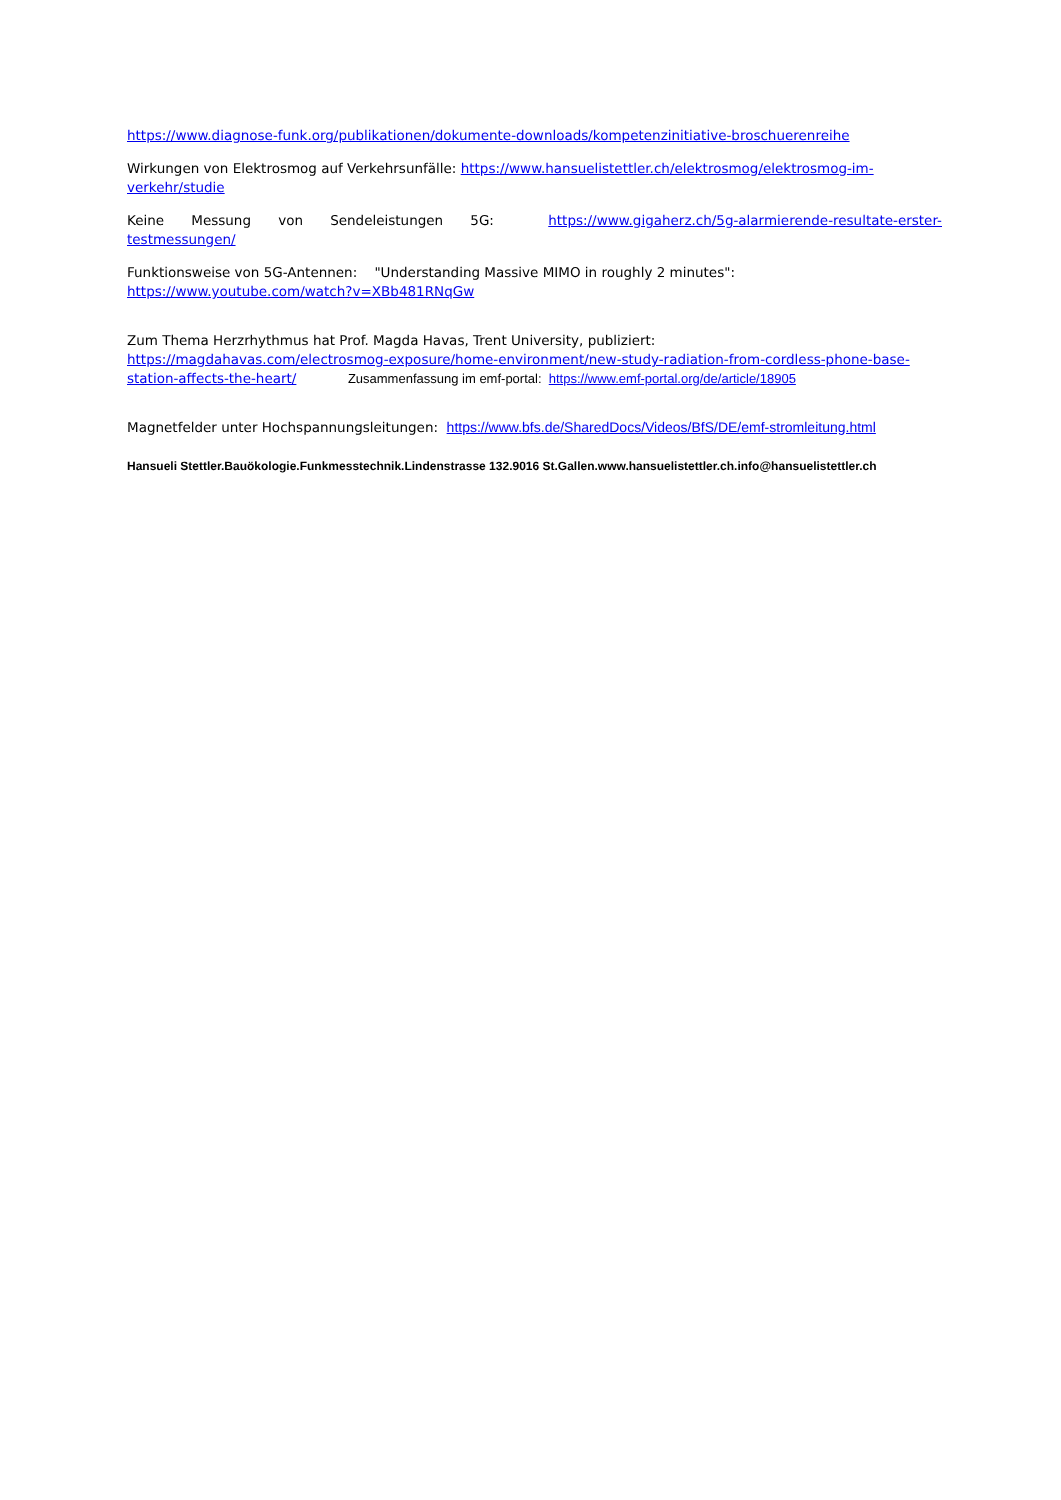https://www.diagnose-funk.org/publikationen/dokumente-downloads/kompetenzinitiative-broschuerenreihe
Wirkungen von Elektrosmog auf Verkehrsunfälle: https://www.hansuelistettler.ch/elektrosmog/elektrosmog-im-verkehr/studie
Keine Messung von Sendeleistungen 5G: https://www.gigaherz.ch/5g-alarmierende-resultate-erster-testmessungen/
Funktionsweise von 5G-Antennen: "Understanding Massive MIMO in roughly 2 minutes":
https://www.youtube.com/watch?v=XBb481RNqGw
Zum Thema Herzrhythmus hat Prof. Magda Havas, Trent University, publiziert:
https://magdahavas.com/electrosmog-exposure/home-environment/new-study-radiation-from-cordless-phone-base-station-affects-the-heart/ Zusammenfassung im emf-portal: https://www.emf-portal.org/de/article/18905
Magnetfelder unter Hochspannungsleitungen: https://www.bfs.de/SharedDocs/Videos/BfS/DE/emf-stromleitung.html
Hansueli Stettler.Bauökologie.Funkmesstechnik.Lindenstrasse 132.9016 St.Gallen.www.hansuelistettler.ch.info@hansuelistettler.ch